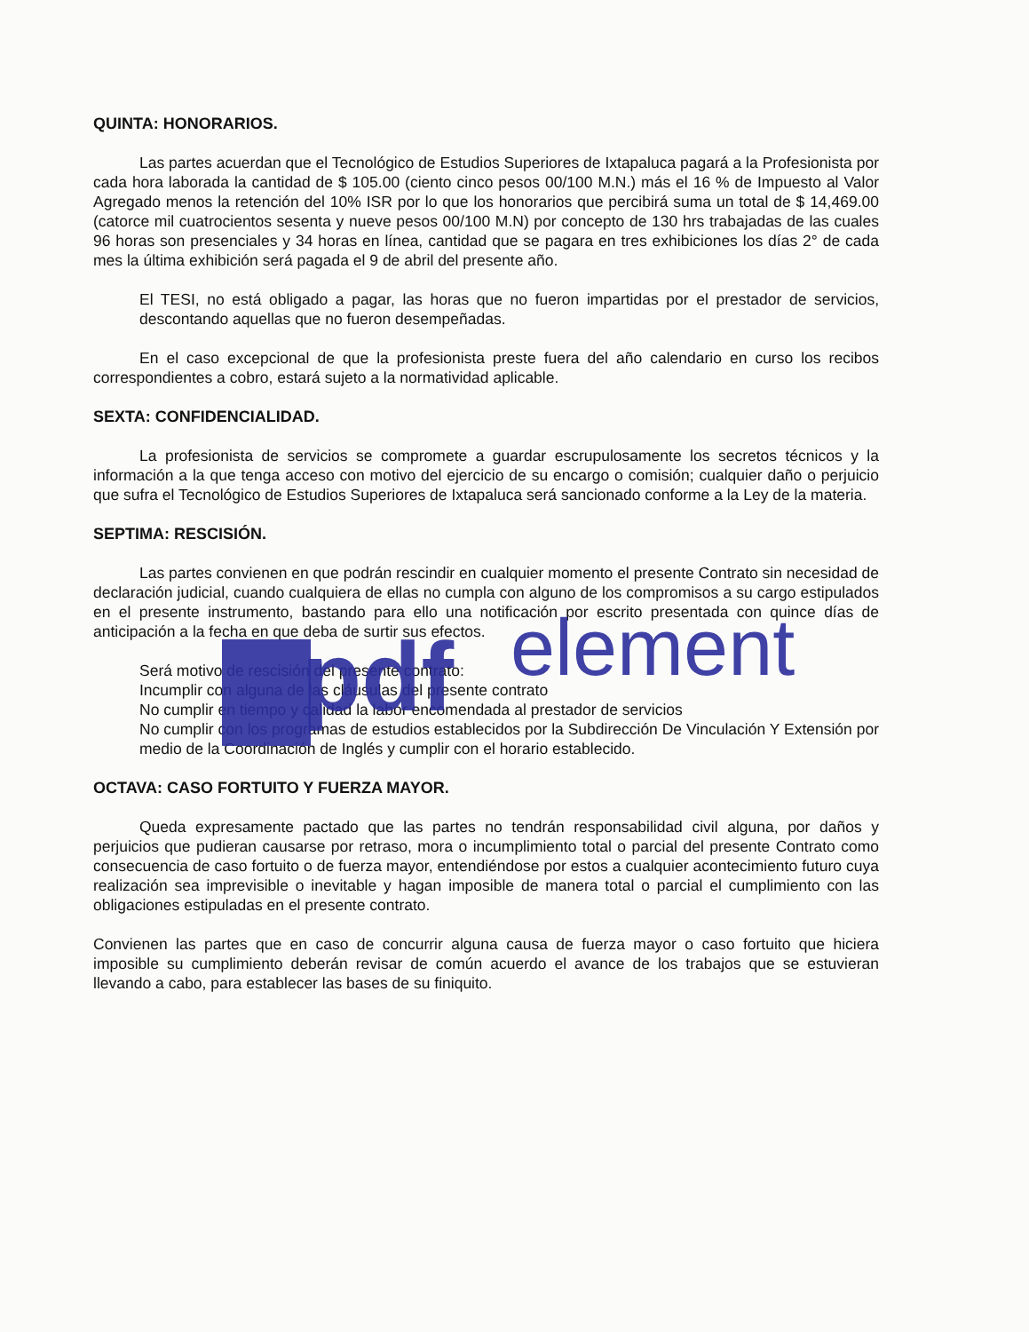QUINTA: HONORARIOS.
Las partes acuerdan que el Tecnológico de Estudios Superiores de Ixtapaluca pagará a la Profesionista por cada hora laborada la cantidad de $ 105.00 (ciento cinco pesos 00/100 M.N.) más el 16 % de Impuesto al Valor Agregado menos la retención del 10% ISR por lo que los honorarios que percibirá suma un total de $ 14,469.00 (catorce mil cuatrocientos sesenta y nueve pesos 00/100 M.N) por concepto de 130 hrs trabajadas de las cuales 96 horas son presenciales y 34 horas en línea, cantidad que se pagara en tres exhibiciones los días 2° de cada mes la última exhibición será pagada el 9 de abril del presente año.
El TESI, no está obligado a pagar, las horas que no fueron impartidas por el prestador de servicios, descontando aquellas que no fueron desempeñadas.
En el caso excepcional de que la profesionista preste fuera del año calendario en curso los recibos correspondientes a cobro, estará sujeto a la normatividad aplicable.
SEXTA: CONFIDENCIALIDAD.
La profesionista de servicios se compromete a guardar escrupulosamente los secretos técnicos y la información a la que tenga acceso con motivo del ejercicio de su encargo o comisión; cualquier daño o perjuicio que sufra el Tecnológico de Estudios Superiores de Ixtapaluca será sancionado conforme a la Ley de la materia.
SEPTIMA: RESCISIÓN.
Las partes convienen en que podrán rescindir en cualquier momento el presente Contrato sin necesidad de declaración judicial, cuando cualquiera de ellas no cumpla con alguno de los compromisos a su cargo estipulados en el presente instrumento, bastando para ello una notificación por escrito presentada con quince días de anticipación a la fecha en que deba de surtir sus efectos.
Será motivo de rescisión del presente contrato:
Incumplir con alguna de las cláusulas del presente contrato
No cumplir en tiempo y calidad la labor encomendada al prestador de servicios
No cumplir con los programas de estudios establecidos por la Subdirección De Vinculación Y Extensión por medio de la Coordinación de Inglés y cumplir con el horario establecido.
OCTAVA: CASO FORTUITO Y FUERZA MAYOR.
Queda expresamente pactado que las partes no tendrán responsabilidad civil alguna, por daños y perjuicios que pudieran causarse por retraso, mora o incumplimiento total o parcial del presente Contrato como consecuencia de caso fortuito o de fuerza mayor, entendiéndose por estos a cualquier acontecimiento futuro cuya realización sea imprevisible o inevitable y hagan imposible de manera total o parcial el cumplimiento con las obligaciones estipuladas en el presente contrato.
Convienen las partes que en caso de concurrir alguna causa de fuerza mayor o caso fortuito que hiciera imposible su cumplimiento deberán revisar de común acuerdo el avance de los trabajos que se estuvieran llevando a cabo, para establecer las bases de su finiquito.
pdf
element